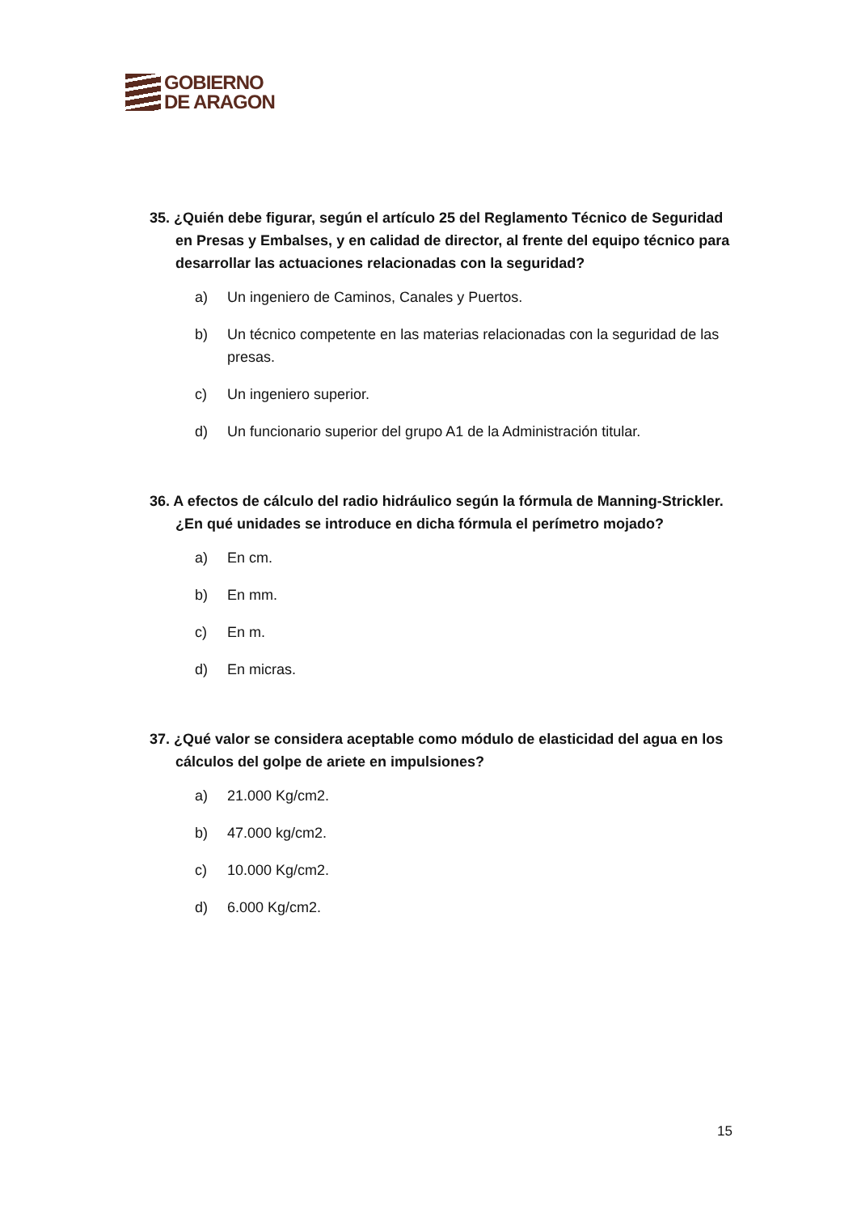GOBIERNO
DE ARAGON
35. ¿Quién debe figurar, según el artículo 25 del Reglamento Técnico de Seguridad en Presas y Embalses, y en calidad de director, al frente del equipo técnico para desarrollar las actuaciones relacionadas con la seguridad?
a) Un ingeniero de Caminos, Canales y Puertos.
b) Un técnico competente en las materias relacionadas con la seguridad de las presas.
c) Un ingeniero superior.
d) Un funcionario superior del grupo A1 de la Administración titular.
36. A efectos de cálculo del radio hidráulico según la fórmula de Manning-Strickler. ¿En qué unidades se introduce en dicha fórmula el perímetro mojado?
a) En cm.
b) En mm.
c) En m.
d) En micras.
37. ¿Qué valor se considera aceptable como módulo de elasticidad del agua en los cálculos del golpe de ariete en impulsiones?
a) 21.000 Kg/cm2.
b) 47.000 kg/cm2.
c) 10.000 Kg/cm2.
d) 6.000 Kg/cm2.
15